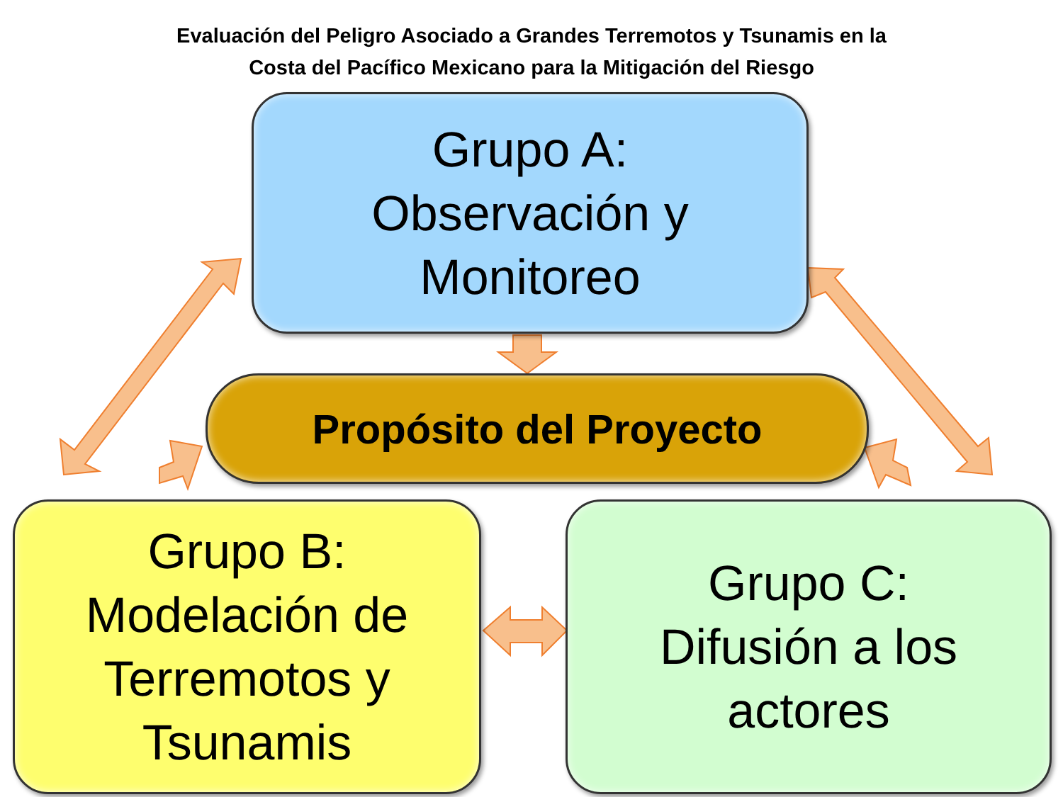Evaluación del Peligro Asociado a Grandes Terremotos y Tsunamis en la
Costa del Pacífico Mexicano para la Mitigación del Riesgo
Grupo A:
Observación y
Monitoreo
Propósito del Proyecto
Grupo B:
Modelación de
Terremotos y
Tsunamis
Grupo C:
Difusión a los
actores